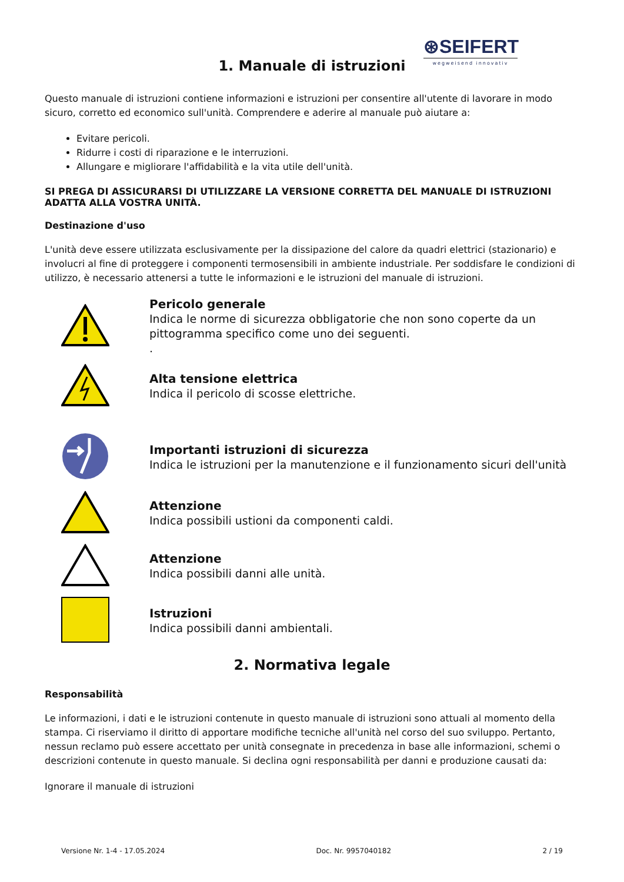⊛SEIFERT
wegweisend innovativ
1. Manuale di istruzioni
Questo manuale di istruzioni contiene informazioni e istruzioni per consentire all'utente di lavorare in modo sicuro, corretto ed economico sull'unità. Comprendere e aderire al manuale può aiutare a:
Evitare pericoli.
Ridurre i costi di riparazione e le interruzioni.
Allungare e migliorare l'affidabilità e la vita utile dell'unità.
SI PREGA DI ASSICURARSI DI UTILIZZARE LA VERSIONE CORRETTA DEL MANUALE DI ISTRUZIONI ADATTA ALLA VOSTRA UNITÀ.
Destinazione d'uso
L'unità deve essere utilizzata esclusivamente per la dissipazione del calore da quadri elettrici (stazionario) e involucri al fine di proteggere i componenti termosensibili in ambiente industriale. Per soddisfare le condizioni di utilizzo, è necessario attenersi a tutte le informazioni e le istruzioni del manuale di istruzioni.
Pericolo generale
Indica le norme di sicurezza obbligatorie che non sono coperte da un pittogramma specifico come uno dei seguenti.
.
Alta tensione elettrica
Indica il pericolo di scosse elettriche.
Importanti istruzioni di sicurezza
Indica le istruzioni per la manutenzione e il funzionamento sicuri dell'unità
Attenzione
Indica possibili ustioni da componenti caldi.
Attenzione
Indica possibili danni alle unità.
Istruzioni
Indica possibili danni ambientali.
2. Normativa legale
Responsabilità
Le informazioni, i dati e le istruzioni contenute in questo manuale di istruzioni sono attuali al momento della stampa. Ci riserviamo il diritto di apportare modifiche tecniche all'unità nel corso del suo sviluppo. Pertanto, nessun reclamo può essere accettato per unità consegnate in precedenza in base alle informazioni, schemi o descrizioni contenute in questo manuale. Si declina ogni responsabilità per danni e produzione causati da:
Ignorare il manuale di istruzioni
Versione Nr. 1-4 - 17.05.2024 Doc. Nr. 9957040182 2 / 19